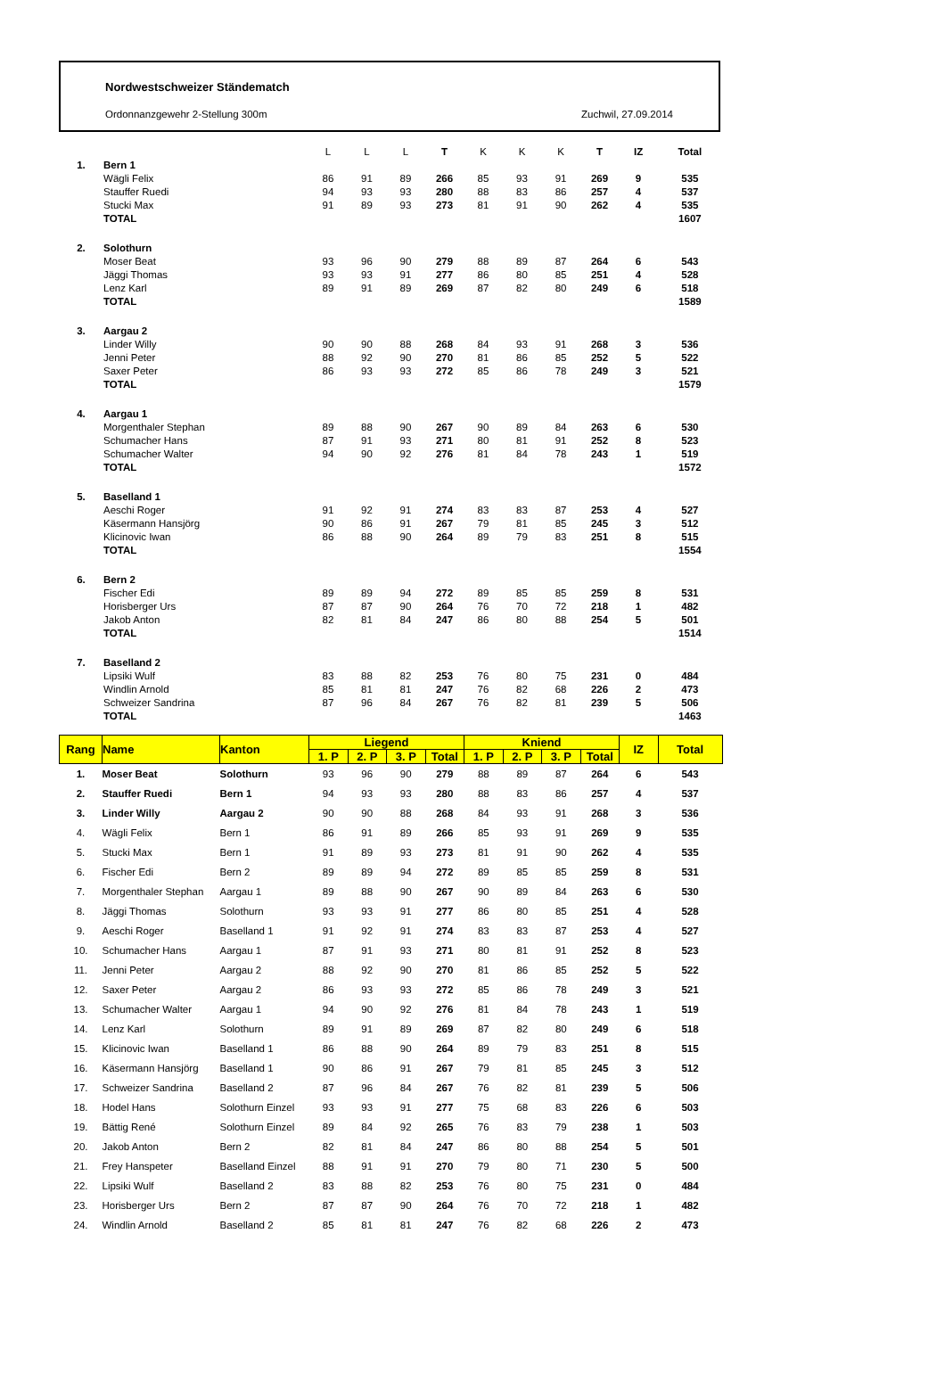Nordwestschweizer Ständematch
Ordonnanzgewehr 2-Stellung 300m
Zuchwil, 27.09.2014
| | | | L | L | L | T | K | K | K | T | IZ | Total |
| 1. | Bern 1 | | | | | | | | | | | |
| | Wägli Felix | | 86 | 91 | 89 | 266 | 85 | 93 | 91 | 269 | 9 | 535 |
| | Stauffer Ruedi | | 94 | 93 | 93 | 280 | 88 | 83 | 86 | 257 | 4 | 537 |
| | Stucki Max | | 91 | 89 | 93 | 273 | 81 | 91 | 90 | 262 | 4 | 535 |
| | TOTAL | | | | | | | | | | | 1607 |
| 2. | Solothurn | | | | | | | | | | | |
| | Moser Beat | | 93 | 96 | 90 | 279 | 88 | 89 | 87 | 264 | 6 | 543 |
| | Jäggi Thomas | | 93 | 93 | 91 | 277 | 86 | 80 | 85 | 251 | 4 | 528 |
| | Lenz Karl | | 89 | 91 | 89 | 269 | 87 | 82 | 80 | 249 | 6 | 518 |
| | TOTAL | | | | | | | | | | | 1589 |
| 3. | Aargau 2 | | | | | | | | | | | |
| | Linder Willy | | 90 | 90 | 88 | 268 | 84 | 93 | 91 | 268 | 3 | 536 |
| | Jenni Peter | | 88 | 92 | 90 | 270 | 81 | 86 | 85 | 252 | 5 | 522 |
| | Saxer Peter | | 86 | 93 | 93 | 272 | 85 | 86 | 78 | 249 | 3 | 521 |
| | TOTAL | | | | | | | | | | | 1579 |
| 4. | Aargau 1 | | | | | | | | | | | |
| | Morgenthaler Stephan | | 89 | 88 | 90 | 267 | 90 | 89 | 84 | 263 | 6 | 530 |
| | Schumacher Hans | | 87 | 91 | 93 | 271 | 80 | 81 | 91 | 252 | 8 | 523 |
| | Schumacher Walter | | 94 | 90 | 92 | 276 | 81 | 84 | 78 | 243 | 1 | 519 |
| | TOTAL | | | | | | | | | | | 1572 |
| 5. | Baselland 1 | | | | | | | | | | | |
| | Aeschi Roger | | 91 | 92 | 91 | 274 | 83 | 83 | 87 | 253 | 4 | 527 |
| | Käsermann Hansjörg | | 90 | 86 | 91 | 267 | 79 | 81 | 85 | 245 | 3 | 512 |
| | Klicinovic Iwan | | 86 | 88 | 90 | 264 | 89 | 79 | 83 | 251 | 8 | 515 |
| | TOTAL | | | | | | | | | | | 1554 |
| 6. | Bern 2 | | | | | | | | | | | |
| | Fischer Edi | | 89 | 89 | 94 | 272 | 89 | 85 | 85 | 259 | 8 | 531 |
| | Horisberger Urs | | 87 | 87 | 90 | 264 | 76 | 70 | 72 | 218 | 1 | 482 |
| | Jakob Anton | | 82 | 81 | 84 | 247 | 86 | 80 | 88 | 254 | 5 | 501 |
| | TOTAL | | | | | | | | | | | 1514 |
| 7. | Baselland 2 | | | | | | | | | | | |
| | Lipsiki Wulf | | 83 | 88 | 82 | 253 | 76 | 80 | 75 | 231 | 0 | 484 |
| | Windlin Arnold | | 85 | 81 | 81 | 247 | 76 | 82 | 68 | 226 | 2 | 473 |
| | Schweizer Sandrina | | 87 | 96 | 84 | 267 | 76 | 82 | 81 | 239 | 5 | 506 |
| | TOTAL | | | | | | | | | | | 1463 |
| Rang | Name | Kanton | Liegend | | | | Kniend | | | | IZ | Total |
| --- | --- | --- | --- | --- | --- | --- | --- | --- | --- | --- | --- | --- |
| | | | 1. P | 2. P | 3. P | Total | 1. P | 2. P | 3. P | Total | | |
| 1. | Moser Beat | Solothurn | 93 | 96 | 90 | 279 | 88 | 89 | 87 | 264 | 6 | 543 |
| 2. | Stauffer Ruedi | Bern 1 | 94 | 93 | 93 | 280 | 88 | 83 | 86 | 257 | 4 | 537 |
| 3. | Linder Willy | Aargau 2 | 90 | 90 | 88 | 268 | 84 | 93 | 91 | 268 | 3 | 536 |
| 4. | Wägli Felix | Bern 1 | 86 | 91 | 89 | 266 | 85 | 93 | 91 | 269 | 9 | 535 |
| 5. | Stucki Max | Bern 1 | 91 | 89 | 93 | 273 | 81 | 91 | 90 | 262 | 4 | 535 |
| 6. | Fischer Edi | Bern 2 | 89 | 89 | 94 | 272 | 89 | 85 | 85 | 259 | 8 | 531 |
| 7. | Morgenthaler Stephan | Aargau 1 | 89 | 88 | 90 | 267 | 90 | 89 | 84 | 263 | 6 | 530 |
| 8. | Jäggi Thomas | Solothurn | 93 | 93 | 91 | 277 | 86 | 80 | 85 | 251 | 4 | 528 |
| 9. | Aeschi Roger | Baselland 1 | 91 | 92 | 91 | 274 | 83 | 83 | 87 | 253 | 4 | 527 |
| 10. | Schumacher Hans | Aargau 1 | 87 | 91 | 93 | 271 | 80 | 81 | 91 | 252 | 8 | 523 |
| 11. | Jenni Peter | Aargau 2 | 88 | 92 | 90 | 270 | 81 | 86 | 85 | 252 | 5 | 522 |
| 12. | Saxer Peter | Aargau 2 | 86 | 93 | 93 | 272 | 85 | 86 | 78 | 249 | 3 | 521 |
| 13. | Schumacher Walter | Aargau 1 | 94 | 90 | 92 | 276 | 81 | 84 | 78 | 243 | 1 | 519 |
| 14. | Lenz Karl | Solothurn | 89 | 91 | 89 | 269 | 87 | 82 | 80 | 249 | 6 | 518 |
| 15. | Klicinovic Iwan | Baselland 1 | 86 | 88 | 90 | 264 | 89 | 79 | 83 | 251 | 8 | 515 |
| 16. | Käsermann Hansjörg | Baselland 1 | 90 | 86 | 91 | 267 | 79 | 81 | 85 | 245 | 3 | 512 |
| 17. | Schweizer Sandrina | Baselland 2 | 87 | 96 | 84 | 267 | 76 | 82 | 81 | 239 | 5 | 506 |
| 18. | Hodel Hans | Solothurn Einzel | 93 | 93 | 91 | 277 | 75 | 68 | 83 | 226 | 6 | 503 |
| 19. | Bättig René | Solothurn Einzel | 89 | 84 | 92 | 265 | 76 | 83 | 79 | 238 | 1 | 503 |
| 20. | Jakob Anton | Bern 2 | 82 | 81 | 84 | 247 | 86 | 80 | 88 | 254 | 5 | 501 |
| 21. | Frey Hanspeter | Baselland Einzel | 88 | 91 | 91 | 270 | 79 | 80 | 71 | 230 | 5 | 500 |
| 22. | Lipsiki Wulf | Baselland 2 | 83 | 88 | 82 | 253 | 76 | 80 | 75 | 231 | 0 | 484 |
| 23. | Horisberger Urs | Bern 2 | 87 | 87 | 90 | 264 | 76 | 70 | 72 | 218 | 1 | 482 |
| 24. | Windlin Arnold | Baselland 2 | 85 | 81 | 81 | 247 | 76 | 82 | 68 | 226 | 2 | 473 |